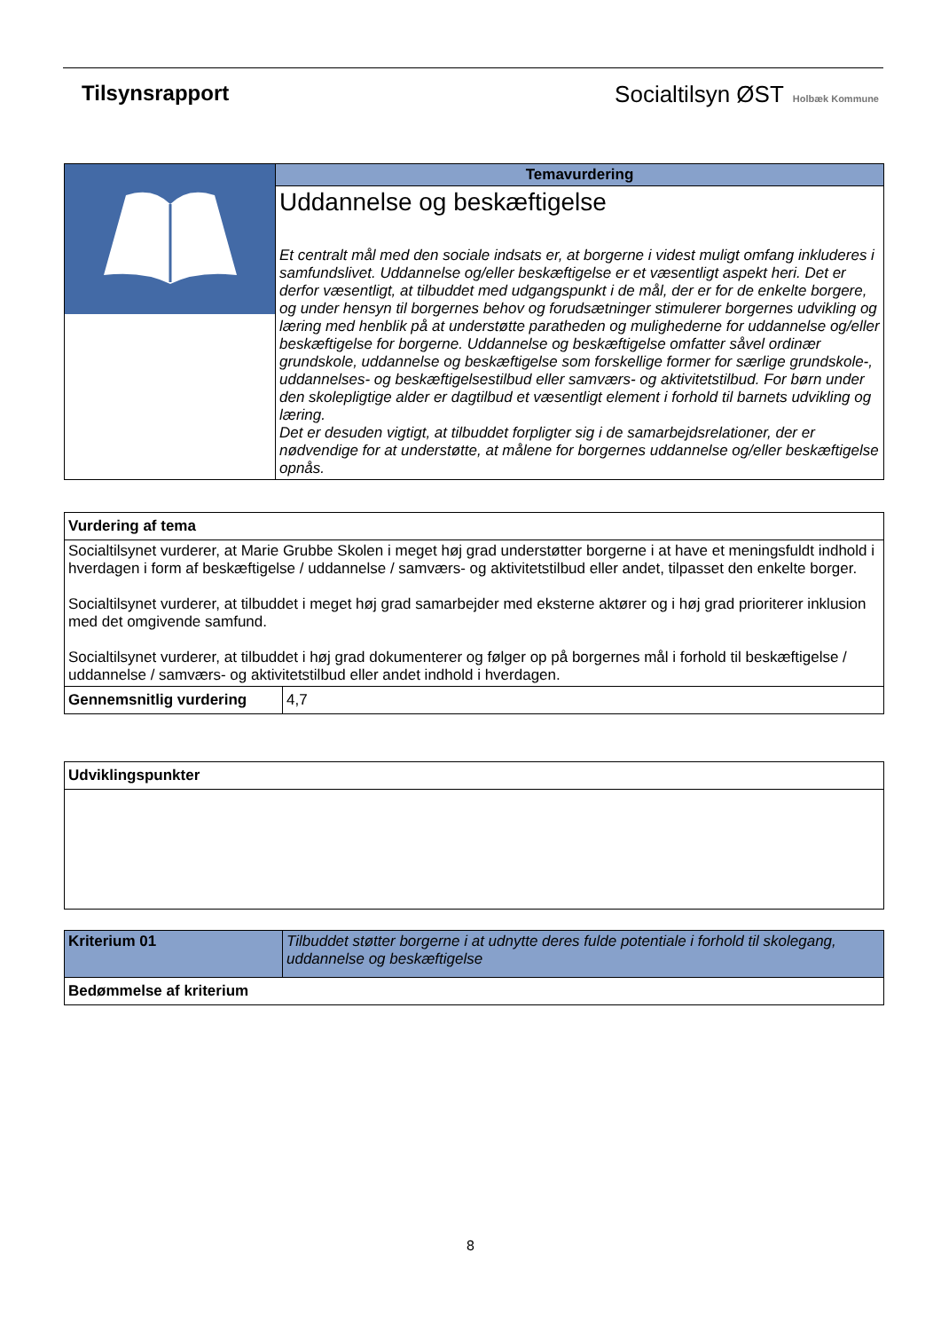Tilsynsrapport Socialtilsyn ØST Holbæk Kommune
| | Temavurdering |
| | Uddannelse og beskæftigelse Et centralt mål med den sociale indsats er, at borgerne i videst muligt omfang inkluderes i samfundslivet. Uddannelse og/eller beskæftigelse er et væsentligt aspekt heri. Det er derfor væsentligt, at tilbuddet med udgangspunkt i de mål, der er for de enkelte borgere, og under hensyn til borgernes behov og forudsætninger stimulerer borgernes udvikling og læring med henblik på at understøtte paratheden og mulighederne for uddannelse og/eller beskæftigelse for borgerne. Uddannelse og beskæftigelse omfatter såvel ordinær grundskole, uddannelse og beskæftigelse som forskellige former for særlige grundskole-, uddannelses- og beskæftigelsestilbud eller samværs- og aktivitetstilbud. For børn under den skolepligtige alder er dagtilbud et væsentligt element i forhold til barnets udvikling og læring. Det er desuden vigtigt, at tilbuddet forpligter sig i de samarbejdsrelationer, der er nødvendige for at understøtte, at målene for borgernes uddannelse og/eller beskæftigelse opnås. |
| Vurdering af tema | |
| --- | --- |
| Socialtilsynet vurderer, at Marie Grubbe Skolen i meget høj grad understøtter borgerne i at have et meningsfuldt indhold i hverdagen i form af beskæftigelse / uddannelse / samværs- og aktivitetstilbud eller andet, tilpasset den enkelte borger. Socialtilsynet vurderer, at tilbuddet i meget høj grad samarbejder med eksterne aktører og i høj grad prioriterer inklusion med det omgivende samfund. Socialtilsynet vurderer, at tilbuddet i høj grad dokumenterer og følger op på borgernes mål i forhold til beskæftigelse / uddannelse / samværs- og aktivitetstilbud eller andet indhold i hverdagen. | |
| Gennemsnitlig vurdering | 4,7 |
| Udviklingspunkter |
| --- |
| Kriterium 01 | Tilbuddet støtter borgerne i at udnytte deres fulde potentiale i forhold til skolegang, uddannelse og beskæftigelse |
| Bedømmelse af kriterium | |
8